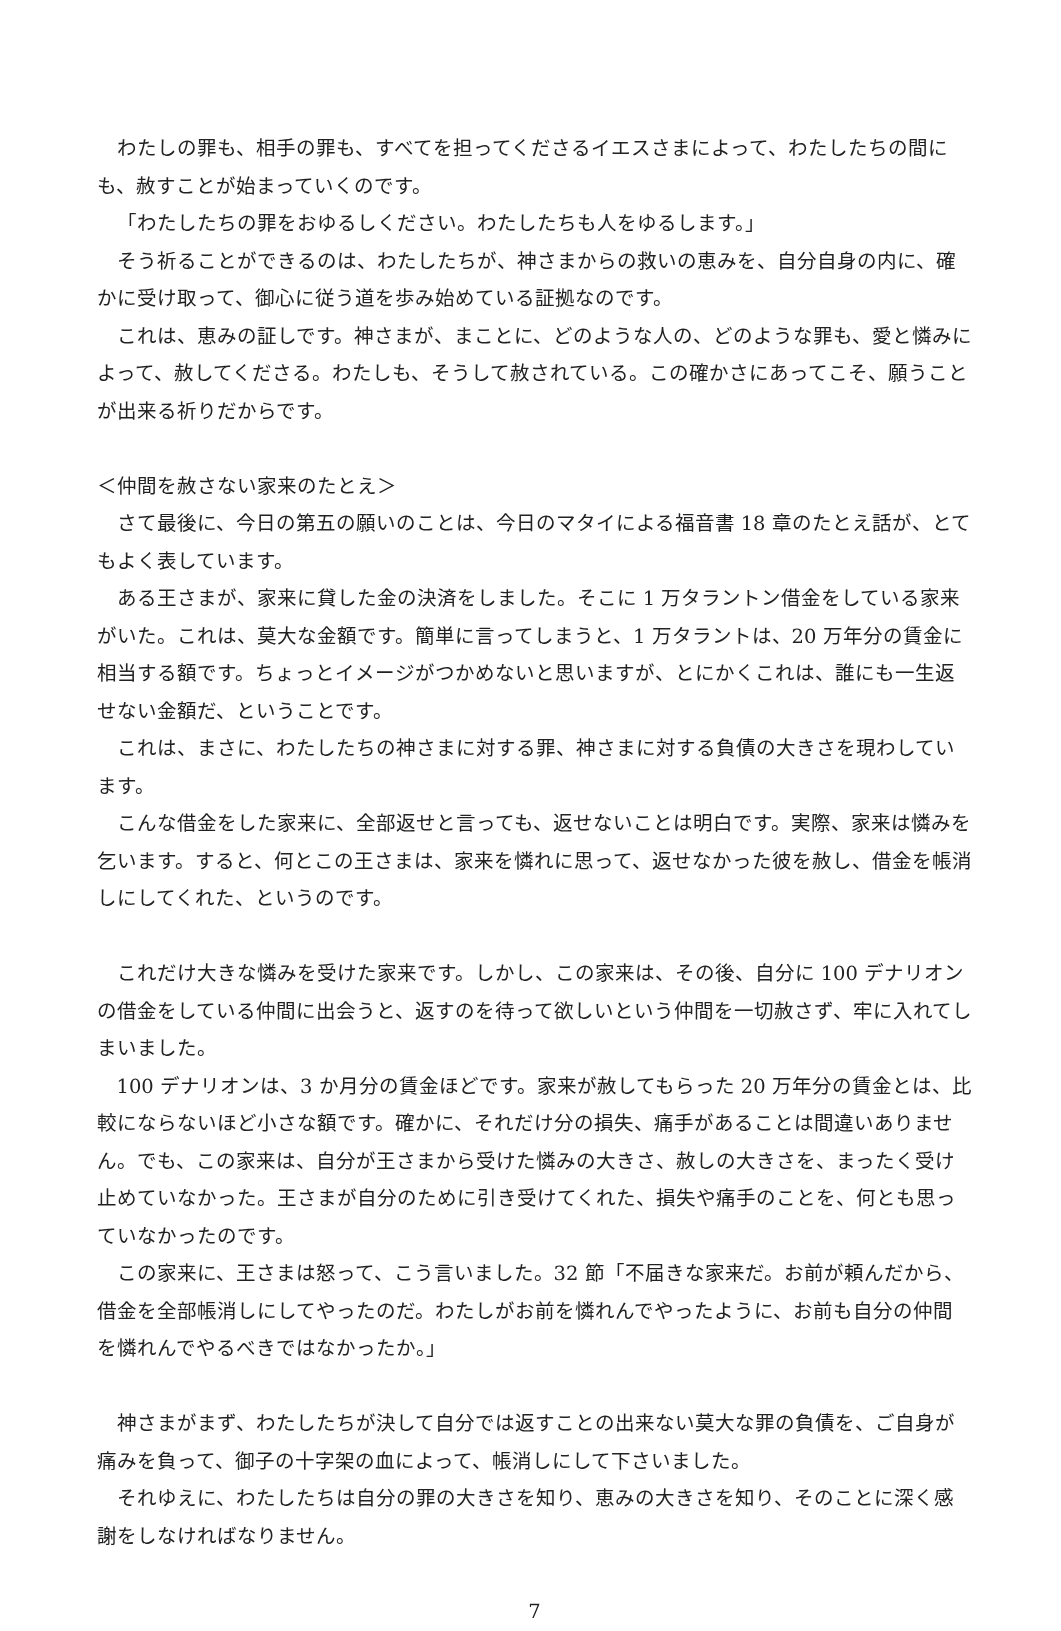わたしの罪も、相手の罪も、すべてを担ってくださるイエスさまによって、わたしたちの間にも、赦すことが始まっていくのです。
「わたしたちの罪をおゆるしください。わたしたちも人をゆるします。」
そう祈ることができるのは、わたしたちが、神さまからの救いの恵みを、自分自身の内に、確かに受け取って、御心に従う道を歩み始めている証拠なのです。
これは、恵みの証しです。神さまが、まことに、どのような人の、どのような罪も、愛と憐みによって、赦してくださる。わたしも、そうして赦されている。この確かさにあってこそ、願うことが出来る祈りだからです。
＜仲間を赦さない家来のたとえ＞
さて最後に、今日の第五の願いのことは、今日のマタイによる福音書 18 章のたとえ話が、とてもよく表しています。
ある王さまが、家来に貸した金の決済をしました。そこに 1 万タラントン借金をしている家来がいた。これは、莫大な金額です。簡単に言ってしまうと、1 万タラントは、20 万年分の賃金に相当する額です。ちょっとイメージがつかめないと思いますが、とにかくこれは、誰にも一生返せない金額だ、ということです。
これは、まさに、わたしたちの神さまに対する罪、神さまに対する負債の大きさを現わしています。
こんな借金をした家来に、全部返せと言っても、返せないことは明白です。実際、家来は憐みを乞います。すると、何とこの王さまは、家来を憐れに思って、返せなかった彼を赦し、借金を帳消しにしてくれた、というのです。
これだけ大きな憐みを受けた家来です。しかし、この家来は、その後、自分に 100 デナリオンの借金をしている仲間に出会うと、返すのを待って欲しいという仲間を一切赦さず、牢に入れてしまいました。
100 デナリオンは、3 か月分の賃金ほどです。家来が赦してもらった 20 万年分の賃金とは、比較にならないほど小さな額です。確かに、それだけ分の損失、痛手があることは間違いありません。でも、この家来は、自分が王さまから受けた憐みの大きさ、赦しの大きさを、まったく受け止めていなかった。王さまが自分のために引き受けてくれた、損失や痛手のことを、何とも思っていなかったのです。
この家来に、王さまは怒って、こう言いました。32 節「不届きな家来だ。お前が頼んだから、借金を全部帳消しにしてやったのだ。わたしがお前を憐れんでやったように、お前も自分の仲間を憐れんでやるべきではなかったか。」
神さまがまず、わたしたちが決して自分では返すことの出来ない莫大な罪の負債を、ご自身が痛みを負って、御子の十字架の血によって、帳消しにして下さいました。
それゆえに、わたしたちは自分の罪の大きさを知り、恵みの大きさを知り、そのことに深く感謝をしなければなりません。
7